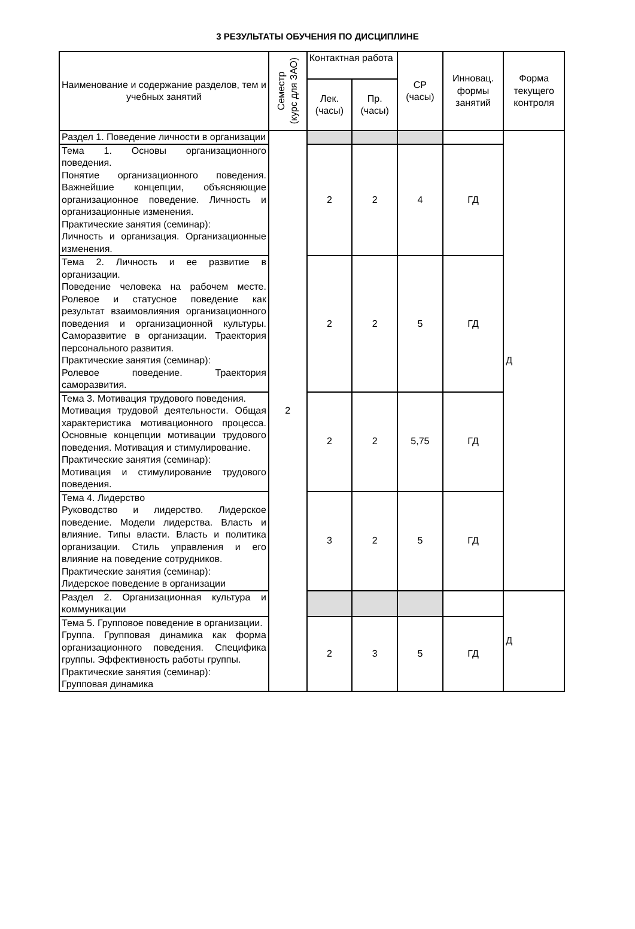3 РЕЗУЛЬТАТЫ ОБУЧЕНИЯ ПО ДИСЦИПЛИНЕ
| Наименование и содержание разделов, тем и учебных занятий | Семестр (курс для ЗАО) | Контактная работа | | СР (часы) | Инновац. формы занятий | Форма текущего контроля |
| --- | --- | --- | --- | --- | --- | --- |
| | | Лек. (часы) | Пр. (часы) | | | |
| Раздел 1. Поведение личности в организации | 2 | | | | | Д |
| Тема 1. Основы организационного поведения. Понятие организационного поведения. Важнейшие концепции, объясняющие организационное поведение. Личность и организационные изменения. Практические занятия (семинар): Личность и организация. Организационные изменения. | | 2 | 2 | 4 | ГД | |
| Тема 2. Личность и ее развитие в организации. Поведение человека на рабочем месте. Ролевое и статусное поведение как результат взаимовлияния организационного поведения и организационной культуры. Саморазвитие в организации. Траектория персонального развития. Практические занятия (семинар): Ролевое поведение. Траектория саморазвития. | | 2 | 2 | 5 | ГД | |
| Тема 3. Мотивация трудового поведения. Мотивация трудовой деятельности. Общая характеристика мотивационного процесса. Основные концепции мотивации трудового поведения. Мотивация и стимулирование. Практические занятия (семинар): Мотивация и стимулирование трудового поведения. | | 2 | 2 | 5,75 | ГД | |
| Тема 4. Лидерство Руководство и лидерство. Лидерское поведение. Модели лидерства. Власть и влияние. Типы власти. Власть и политика организации. Стиль управления и его влияние на поведение сотрудников. Практические занятия (семинар): Лидерское поведение в организации | | 3 | 2 | 5 | ГД | |
| Раздел 2. Организационная культура и коммуникации | | | | | | Д |
| Тема 5. Групповое поведение в организации. Группа. Групповая динамика как форма организационного поведения. Специфика группы. Эффективность работы группы. Практические занятия (семинар): Групповая динамика | | 2 | 3 | 5 | ГД | |